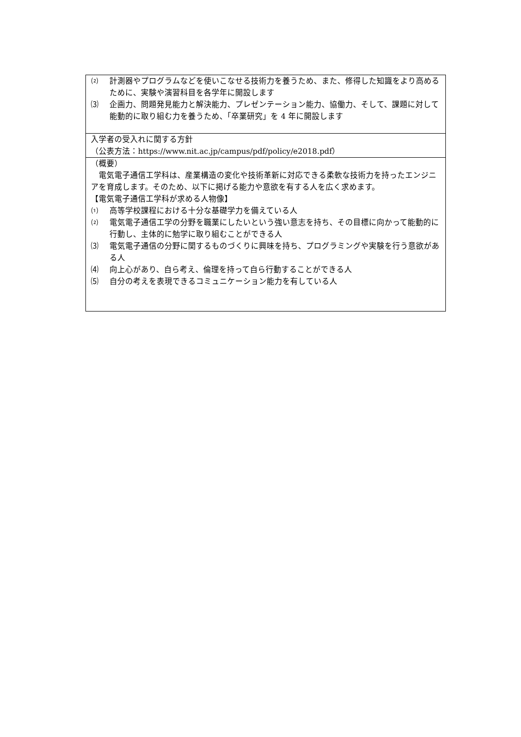| ⑵ 計測器やプログラムなどを使いこなせる技術力を養うため、また、修得した知識をより高めるために、実験や演習科目を各学年に開設します ⑶ 企画力、問題発見能力と解決能力、プレゼンテーション能力、協働力、そして、課題に対して能動的に取り組む力を養うため、「卒業研究」を 4 年に開設します |
| 入学者の受入れに関する方針 （公表方法： https://www.nit.ac.jp/campus/pdf/policy/e2018.pdf ） |
| （概要） 電気電子通信工学科は、産業構造の変化や技術革新に対応できる柔軟な技術力を持ったエンジニアを育成します。そのため、以下に掲げる能力や意欲を有する人を広く求めます。 【電気電子通信工学科が求める人物像】 ⑴ 高等学校課程における十分な基礎学力を備えている人 ⑵ 電気電子通信工学の分野を職業にしたいという強い意志を持ち、その目標に向かって能動的に行動し、主体的に勉学に取り組むことができる人 ⑶ 電気電子通信の分野に関するものづくりに興味を持ち、プログラミングや実験を行う意欲がある人 ⑷ 向上心があり、自ら考え、倫理を持って自ら行動することができる人 ⑸ 自分の考えを表現できるコミュニケーション能力を有している人 |